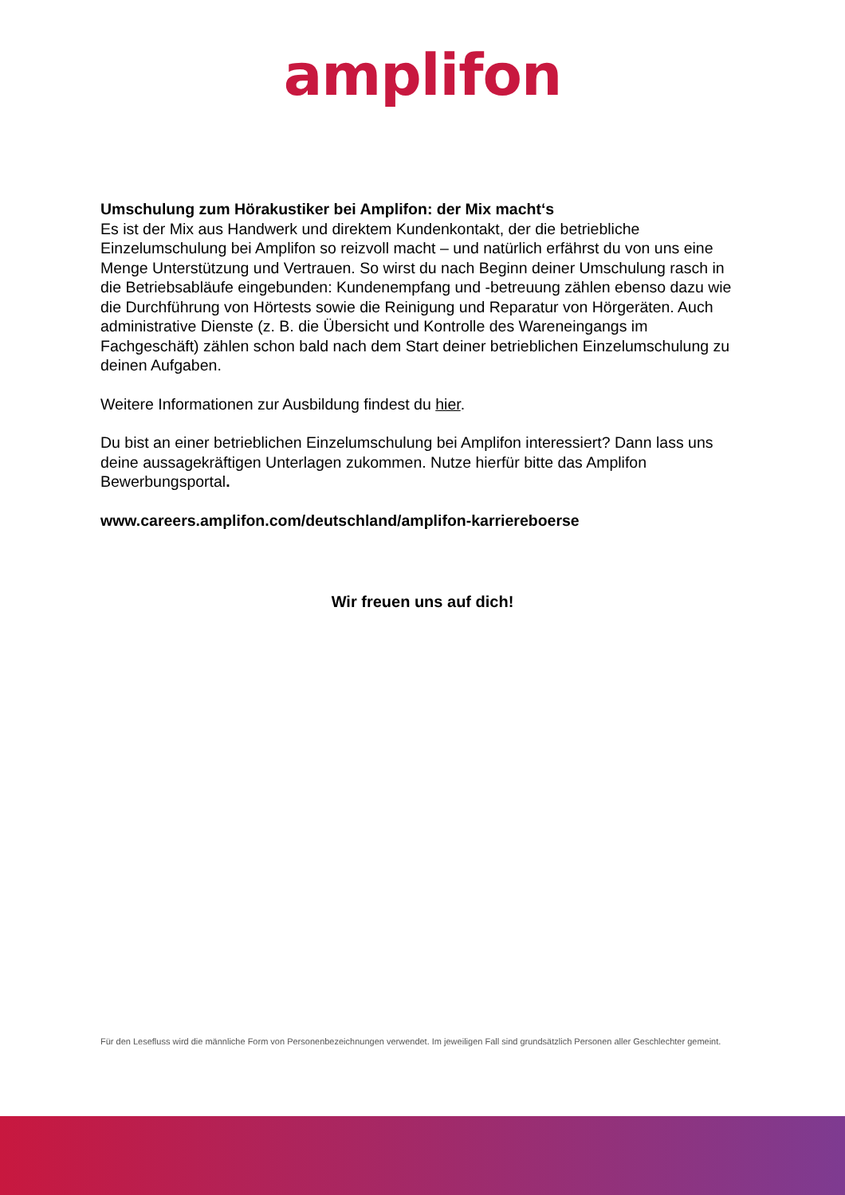amplifon
Umschulung zum Hörakustiker bei Amplifon: der Mix macht‘s
Es ist der Mix aus Handwerk und direktem Kundenkontakt, der die betriebliche Einzelumschulung bei Amplifon so reizvoll macht – und natürlich erfährst du von uns eine Menge Unterstützung und Vertrauen. So wirst du nach Beginn deiner Umschulung rasch in die Betriebsabläufe eingebunden: Kundenempfang und -betreuung zählen ebenso dazu wie die Durchführung von Hörtests sowie die Reinigung und Reparatur von Hörgeräten. Auch administrative Dienste (z. B. die Übersicht und Kontrolle des Wareneingangs im Fachgeschäft) zählen schon bald nach dem Start deiner betrieblichen Einzelumschulung zu deinen Aufgaben.
Weitere Informationen zur Ausbildung findest du hier.
Du bist an einer betrieblichen Einzelumschulung bei Amplifon interessiert? Dann lass uns deine aussagekräftigen Unterlagen zukommen. Nutze hierfür bitte das Amplifon Bewerbungsportal.
www.careers.amplifon.com/deutschland/amplifon-karriereboerse
Wir freuen uns auf dich!
Für den Lesefluss wird die männliche Form von Personenbezeichnungen verwendet. Im jeweiligen Fall sind grundsätzlich Personen aller Geschlechter gemeint.